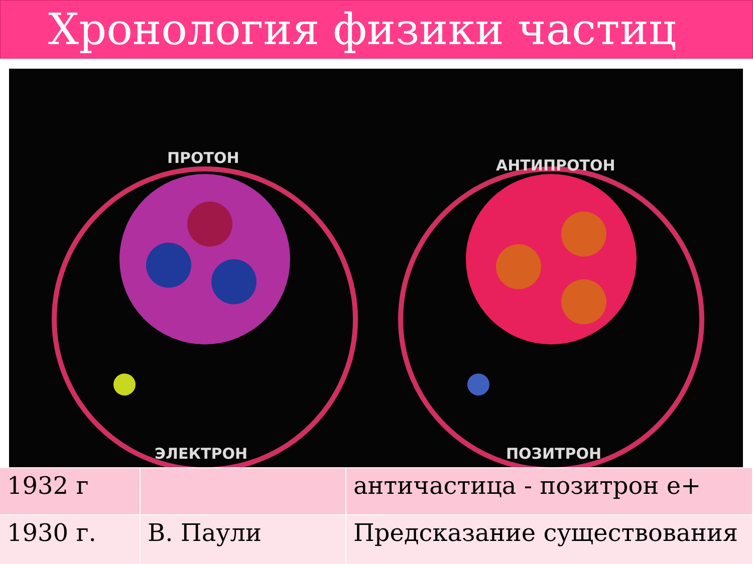Хронология физики частиц
ПРОТОН АНТИПРОТОН
ЭЛЕКТРОН ПОЗИТРОН
| 1932 г | | античастица - позитрон е+ |
| 1930 г. | В. Паули | Предсказание существования |